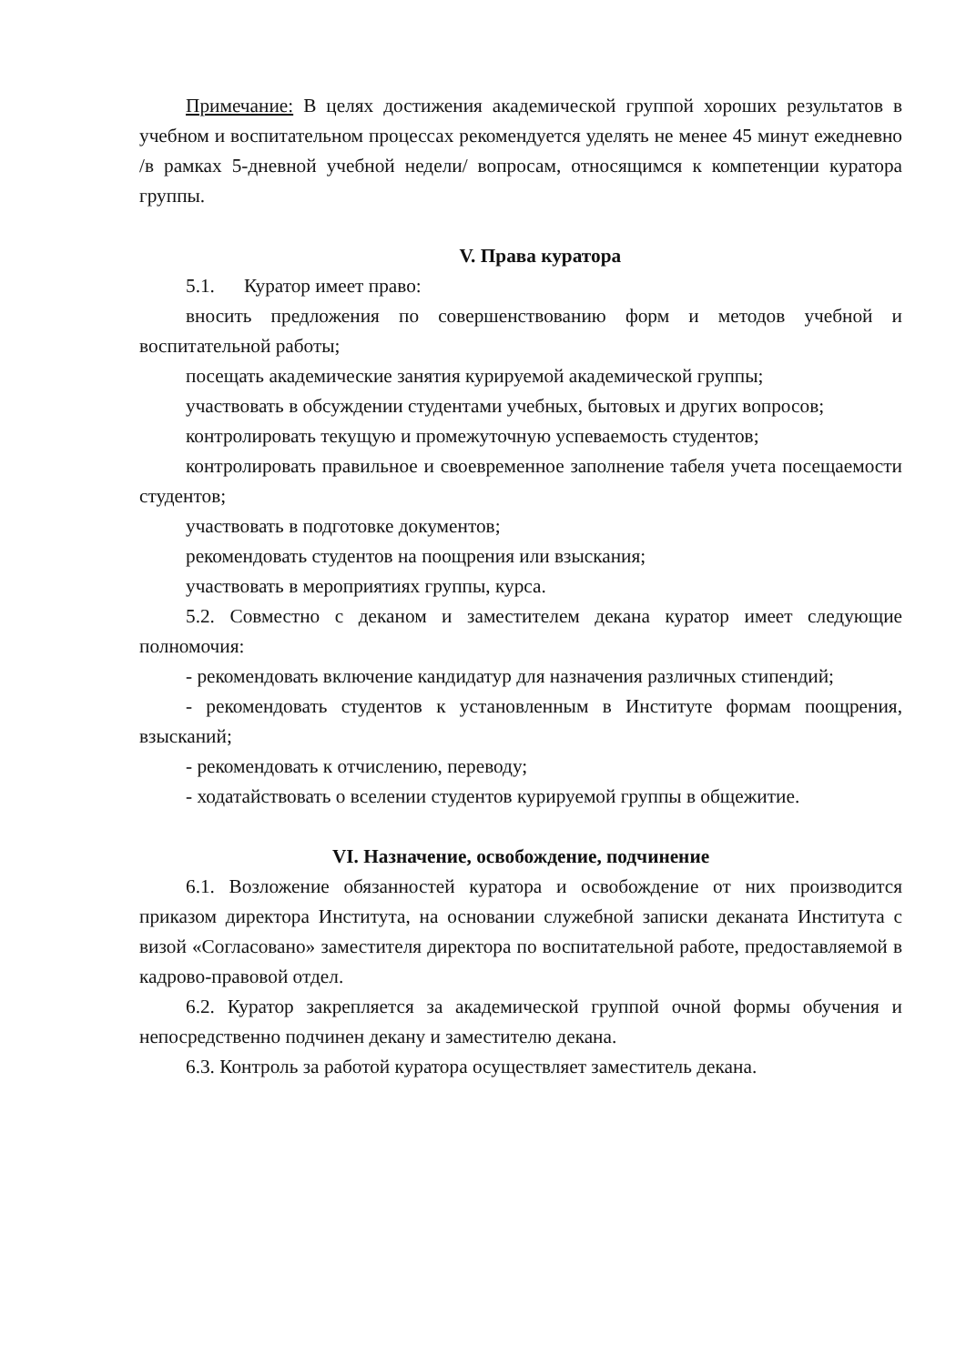Примечание: В целях достижения академической группой хороших результатов в учебном и воспитательном процессах рекомендуется уделять не менее 45 минут ежедневно /в рамках 5-дневной учебной недели/ вопросам, относящимся к компетенции куратора группы.
V. Права куратора
5.1. Куратор имеет право:
вносить предложения по совершенствованию форм и методов учебной и воспитательной работы;
посещать академические занятия курируемой академической группы;
участвовать в обсуждении студентами учебных, бытовых и других вопросов;
контролировать текущую и промежуточную успеваемость студентов;
контролировать правильное и своевременное заполнение табеля учета посещаемости студентов;
участвовать в подготовке документов;
рекомендовать студентов на поощрения или взыскания;
участвовать в мероприятиях группы, курса.
5.2. Совместно с деканом и заместителем декана куратор имеет следующие полномочия:
- рекомендовать включение кандидатур для назначения различных стипендий;
- рекомендовать студентов к установленным в Институте формам поощрения, взысканий;
- рекомендовать к отчислению, переводу;
- ходатайствовать о вселении студентов курируемой группы в общежитие.
VI. Назначение, освобождение, подчинение
6.1. Возложение обязанностей куратора и освобождение от них производится приказом директора Института, на основании служебной записки деканата Института с визой «Согласовано» заместителя директора по воспитательной работе, предоставляемой в кадрово-правовой отдел.
6.2. Куратор закрепляется за академической группой очной формы обучения и непосредственно подчинен декану и заместителю декана.
6.3. Контроль за работой куратора осуществляет заместитель декана.